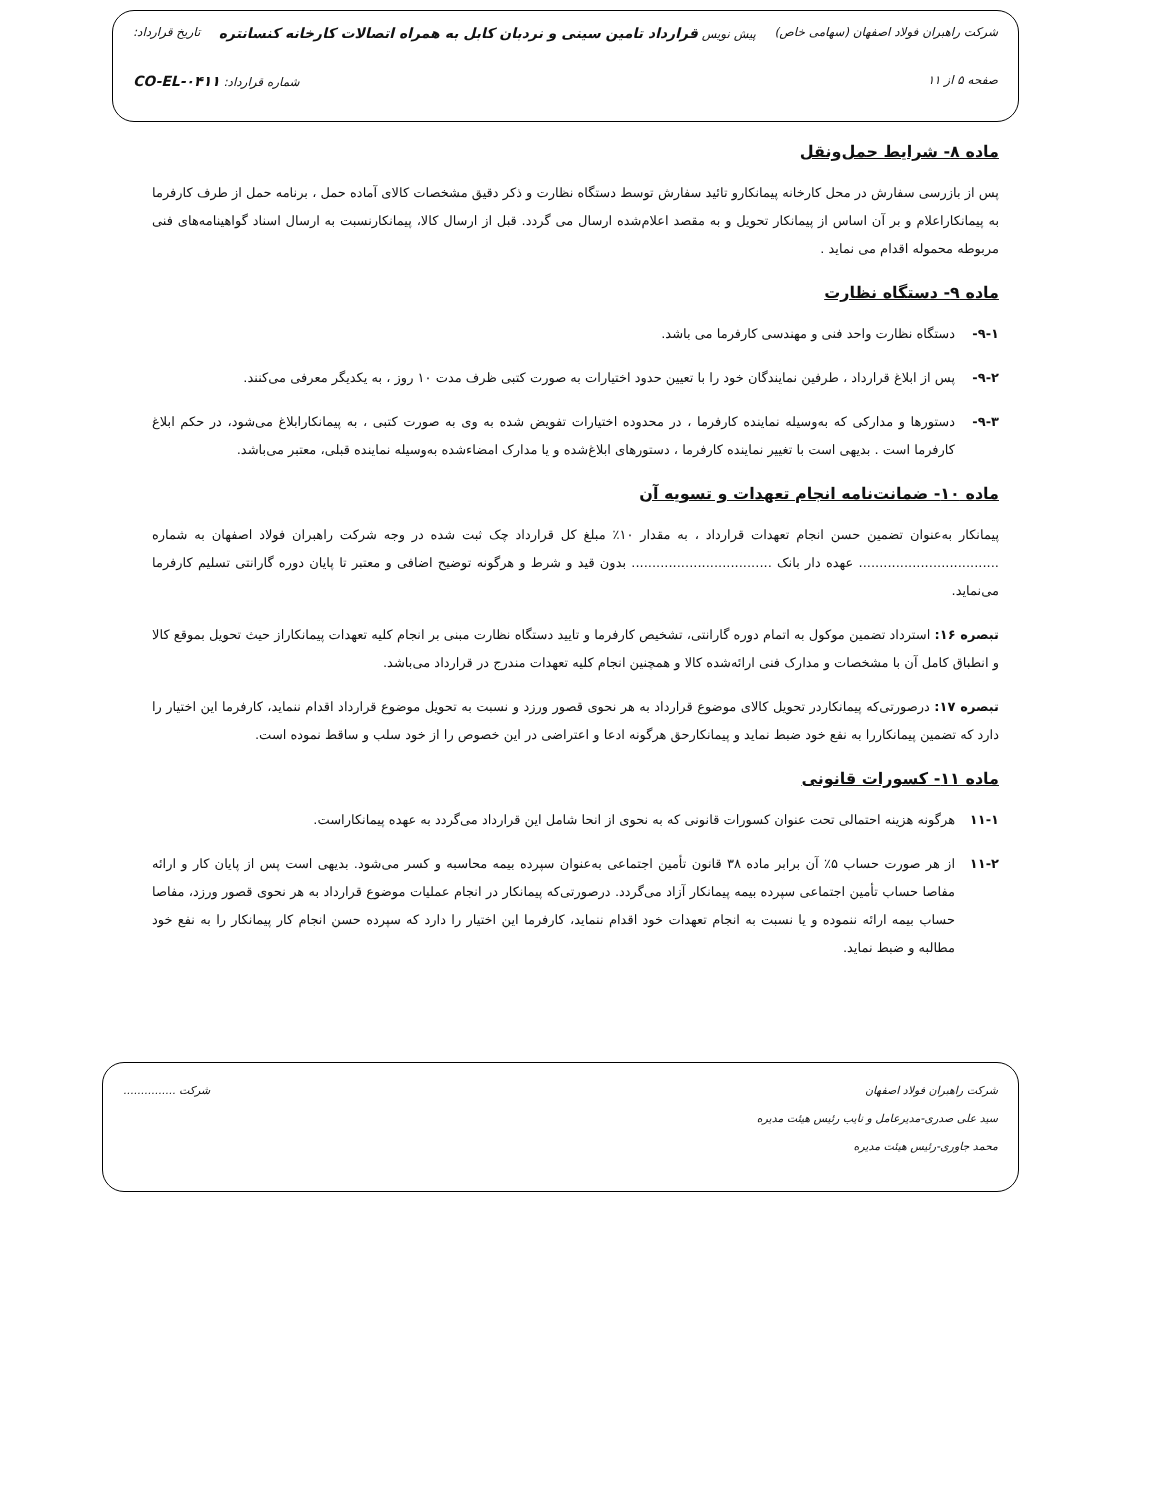شرکت راهبران فولاد اصفهان (سهامی خاص) پیش نویس قرارداد تامین سینی و نردبان کابل به همراه اتصالات کارخانه کنسانتره تاریخ قرارداد:
صفحه ۵ از ۱۱ شماره قرارداد: CO-EL-۰۴۱۱
ماده ۸- شرایط حمل‌ونقل
پس از بازرسی سفارش در محل کارخانه پیمانکارو تائید سفارش توسط دستگاه نظارت و ذکر دقیق مشخصات کالای آماده حمل ، برنامه حمل از طرف کارفرما به پیمانکاراعلام و بر آن اساس از پیمانکار تحویل و به مقصد اعلام‌شده ارسال می گردد. قبل از ارسال کالا، پیمانکارنسبت به ارسال اسناد گواهینامه‌های فنی مربوطه محموله اقدام می نماید .
ماده ۹- دستگاه نظارت
۹-۱- دستگاه نظارت واحد فنی و مهندسی کارفرما می باشد.
۹-۲- پس از ابلاغ قرارداد ، طرفین نمایندگان خود را با تعیین حدود اختیارات به صورت کتبی ظرف مدت ۱۰ روز ، به یکدیگر معرفی می‌کنند.
۹-۳- دستورها و مدارکی که به‌وسیله نماینده کارفرما ، در محدوده اختیارات تفویض شده به وی به صورت کتبی ، به پیمانکارابلاغ می‌شود، در حکم ابلاغ کارفرما است . بدیهی است با تغییر نماینده کارفرما ، دستورهای ابلاغ‌شده و یا مدارک امضاءشده به‌وسیله نماینده قبلی، معتبر می‌باشد.
ماده ۱۰- ضمانت‌نامه انجام تعهدات و تسویه آن
پیمانکار به‌عنوان تضمین حسن انجام تعهدات قرارداد ، به مقدار ۱۰٪ مبلغ کل قرارداد چک ثبت شده در وجه شرکت راهبران فولاد اصفهان به شماره .................................. عهده دار بانک .................................. بدون قید و شرط و هرگونه توضیح اضافی و معتبر تا پایان دوره گارانتی تسلیم کارفرما می‌نماید.
تبصره ۱۶: استرداد تضمین موکول به اتمام دوره گارانتی، تشخیص کارفرما و تایید دستگاه نظارت مبنی بر انجام کلیه تعهدات پیمانکاراز حیث تحویل بموقع کالا و انطباق کامل آن با مشخصات و مدارک فنی ارائه‌شده کالا و همچنین انجام کلیه تعهدات مندرج در قرارداد می‌باشد.
تبصره ۱۷: درصورتی‌که پیمانکاردر تحویل کالای موضوع قرارداد به هر نحوی قصور ورزد و نسبت به تحویل موضوع قرارداد اقدام ننماید، کارفرما این اختیار را دارد که تضمین پیمانکاررا به نفع خود ضبط نماید و پیمانکارحق هرگونه ادعا و اعتراضی در این خصوص را از خود سلب و ساقط نموده است.
ماده ۱۱- کسورات قانونی
۱۱-۱ هرگونه هزینه احتمالی تحت عنوان کسورات قانونی که به نحوی از انحا شامل این قرارداد می‌گردد به عهده پیمانکاراست.
۱۱-۲ از هر صورت حساب ۵٪ آن برابر ماده ۳۸ قانون تأمین اجتماعی به‌عنوان سپرده بیمه محاسبه و کسر می‌شود. بدیهی است پس از پایان کار و ارائه مفاصا حساب تأمین اجتماعی سپرده بیمه پیمانکار آزاد می‌گردد. درصورتی‌که پیمانکار در انجام عملیات موضوع قرارداد به هر نحوی قصور ورزد، مفاصا حساب بیمه ارائه ننموده و یا نسبت به انجام تعهدات خود اقدام ننماید، کارفرما این اختیار را دارد که سپرده حسن انجام کار پیمانکار را به نفع خود مطالبه و ضبط نماید.
شرکت راهبران فولاد اصفهان
سید علی صدری-مدیرعامل و نایب رئیس هیئت مدیره
محمد جاوری-رئیس هیئت مدیره
شرکت ...............